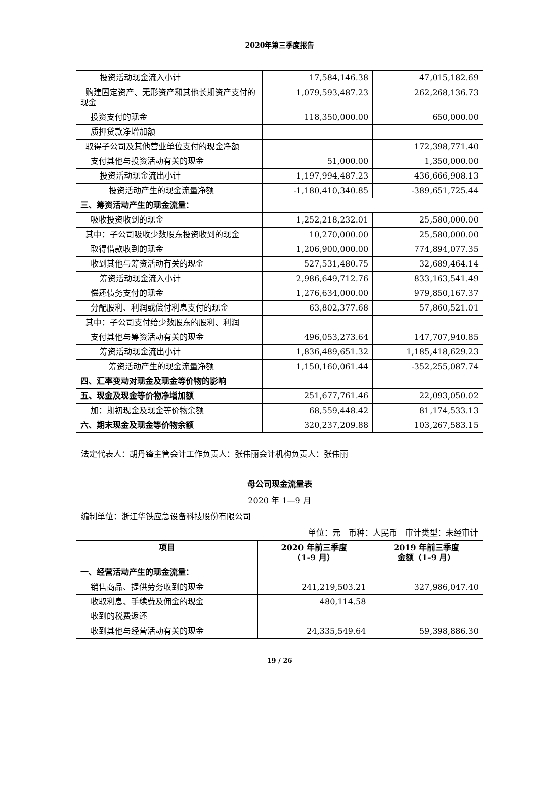2020年第三季度报告
| 投资活动现金流入小计 | 17,584,146.38 | 47,015,182.69 |
| 购建固定资产、无形资产和其他长期资产支付的现金 | 1,079,593,487.23 | 262,268,136.73 |
| 投资支付的现金 | 118,350,000.00 | 650,000.00 |
| 质押贷款净增加额 | | |
| 取得子公司及其他营业单位支付的现金净额 | | 172,398,771.40 |
| 支付其他与投资活动有关的现金 | 51,000.00 | 1,350,000.00 |
| 投资活动现金流出小计 | 1,197,994,487.23 | 436,666,908.13 |
| 投资活动产生的现金流量净额 | -1,180,410,340.85 | -389,651,725.44 |
| 三、筹资活动产生的现金流量： | | |
| 吸收投资收到的现金 | 1,252,218,232.01 | 25,580,000.00 |
| 其中：子公司吸收少数股东投资收到的现金 | 10,270,000.00 | 25,580,000.00 |
| 取得借款收到的现金 | 1,206,900,000.00 | 774,894,077.35 |
| 收到其他与筹资活动有关的现金 | 527,531,480.75 | 32,689,464.14 |
| 筹资活动现金流入小计 | 2,986,649,712.76 | 833,163,541.49 |
| 偿还债务支付的现金 | 1,276,634,000.00 | 979,850,167.37 |
| 分配股利、利润或偿付利息支付的现金 | 63,802,377.68 | 57,860,521.01 |
| 其中：子公司支付给少数股东的股利、利润 | | |
| 支付其他与筹资活动有关的现金 | 496,053,273.64 | 147,707,940.85 |
| 筹资活动现金流出小计 | 1,836,489,651.32 | 1,185,418,629.23 |
| 筹资活动产生的现金流量净额 | 1,150,160,061.44 | -352,255,087.74 |
| 四、汇率变动对现金及现金等价物的影响 | | |
| 五、现金及现金等价物净增加额 | 251,677,761.46 | 22,093,050.02 |
| 加：期初现金及现金等价物余额 | 68,559,448.42 | 81,174,533.13 |
| 六、期末现金及现金等价物余额 | 320,237,209.88 | 103,267,583.15 |
法定代表人：胡丹锋主管会计工作负责人：张伟丽会计机构负责人：张伟丽
母公司现金流量表
2020 年 1—9 月
编制单位：浙江华铁应急设备科技股份有限公司
单位：元　币种：人民币　审计类型：未经审计
| 项目 | 2020 年前三季度 （1-9 月） | 2019 年前三季度 金额（1-9 月） |
| --- | --- | --- |
| 一、经营活动产生的现金流量： | | |
| 销售商品、提供劳务收到的现金 | 241,219,503.21 | 327,986,047.40 |
| 收取利息、手续费及佣金的现金 | 480,114.58 | |
| 收到的税费返还 | | |
| 收到其他与经营活动有关的现金 | 24,335,549.64 | 59,398,886.30 |
19 / 26